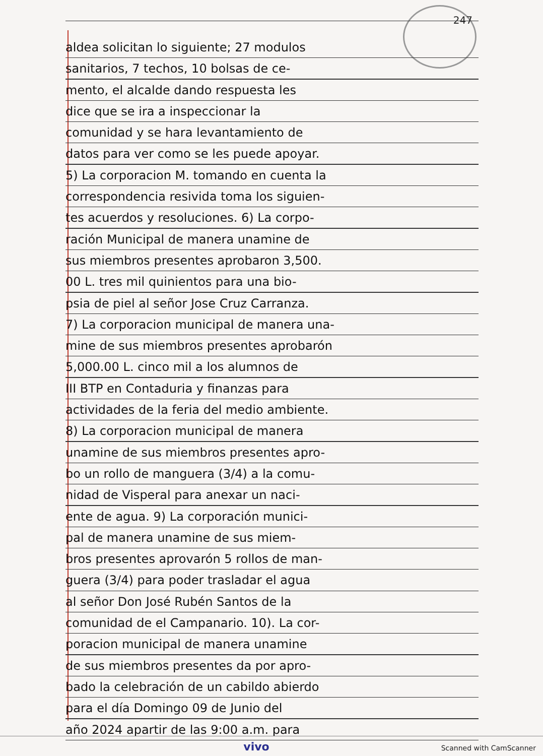247
aldea solicitan lo siguiente; 27 modulos
sanitarios, 7 techos, 10 bolsas de ce-
mento, el alcalde dando respuesta les
dice que se ira a inspeccionar la
comunidad y se hara levantamiento de
datos para ver como se les puede apoyar.
5) La corporacion M. tomando en cuenta la
correspondencia resivida toma los siguien-
tes acuerdos y resoluciones. 6) La corpo-
ración Municipal de manera unamine de
sus miembros presentes aprobaron 3,500.
00 L. tres mil quinientos para una bio-
psia de piel al señor Jose Cruz Carranza.
7) La corporacion municipal de manera una-
mine de sus miembros presentes aprobarón
5,000.00 L. cinco mil a los alumnos de
III BTP en Contaduria y finanzas para
actividades de la feria del medio ambiente.
8) La corporacion municipal de manera
unamine de sus miembros presentes apro-
bo un rollo de manguera (3/4) a la comu-
nidad de Visperal para anexar un naci-
ente de agua. 9) La corporación munici-
pal de manera unamine de sus miem-
bros presentes aprovarón 5 rollos de man-
guera (3/4) para poder trasladar el agua
al señor Don José Rubén Santos de la
comunidad de el Campanario. 10). La cor-
poracion municipal de manera unamine
de sus miembros presentes da por apro-
bado la celebración de un cabildo abierdo
para el día Domingo 09 de Junio del
año 2024 apartir de las 9:00 a.m. para
vivo
Scanned with CamScanner